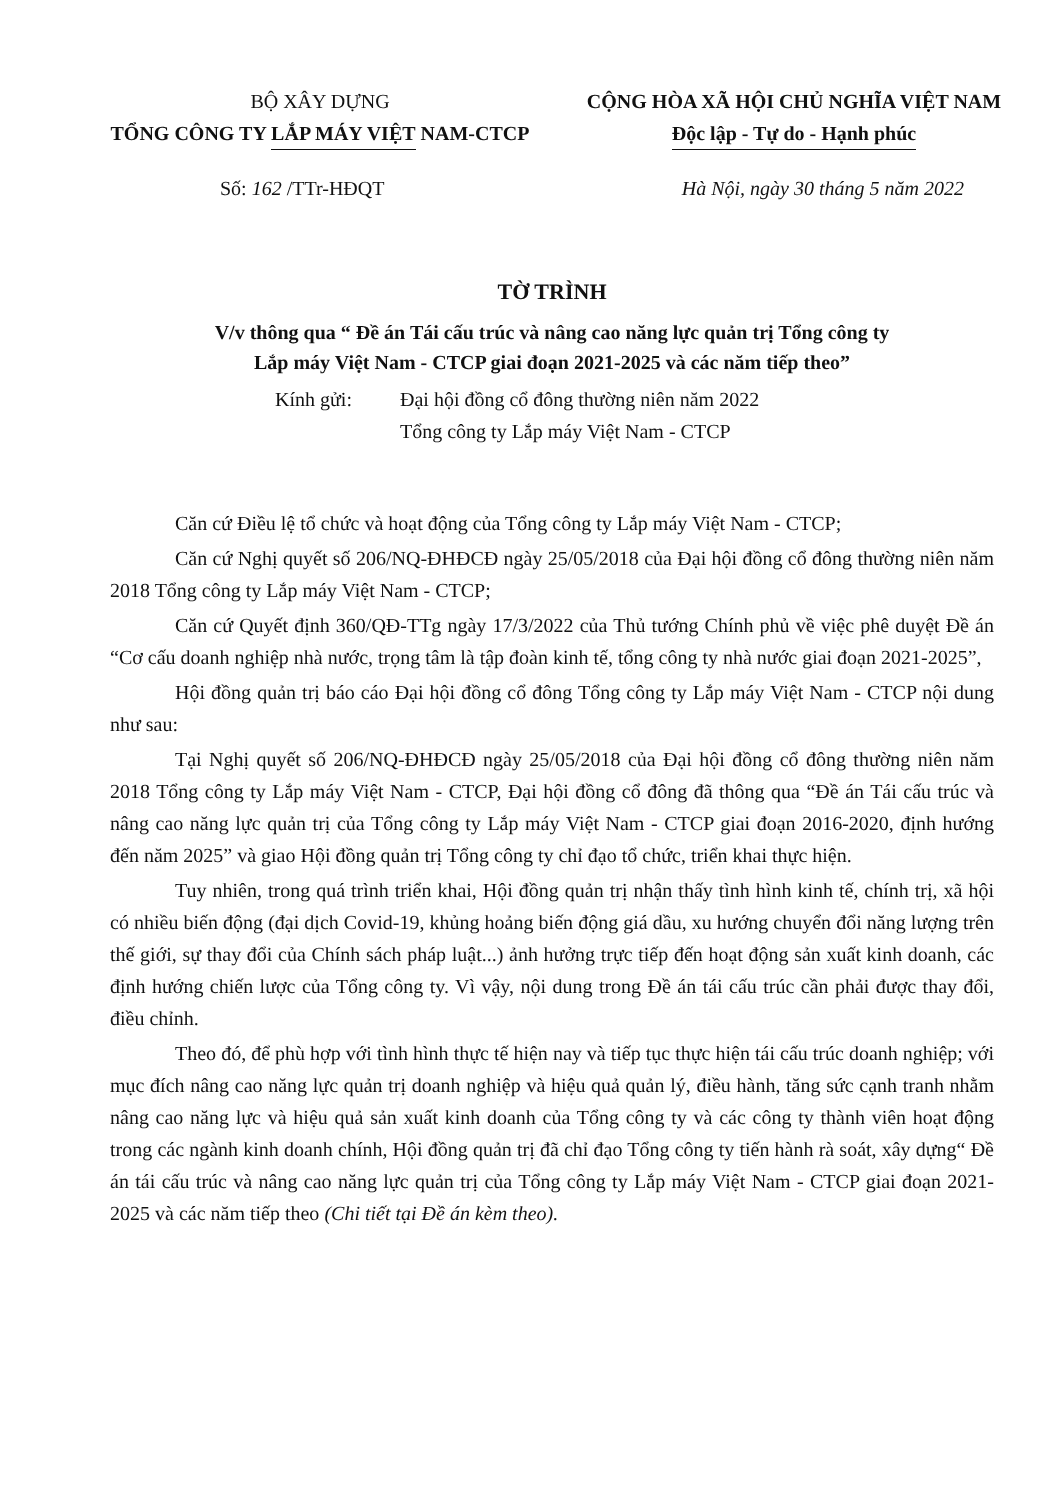BỘ XÂY DỰNG
TỔNG CÔNG TY LẮP MÁY VIỆT NAM-CTCP
CỘNG HÒA XÃ HỘI CHỦ NGHĨA VIỆT NAM
Độc lập - Tự do - Hạnh phúc
Số: 162 /TTr-HĐQT Hà Nội, ngày 30 tháng 5 năm 2022
TỜ TRÌNH
V/v thông qua “ Đề án Tái cấu trúc và nâng cao năng lực quản trị Tổng công ty
Lắp máy Việt Nam - CTCP giai đoạn 2021-2025 và các năm tiếp theo”
Kính gửi: Đại hội đồng cổ đông thường niên năm 2022
Tổng công ty Lắp máy Việt Nam - CTCP
Căn cứ Điều lệ tổ chức và hoạt động của Tổng công ty Lắp máy Việt Nam - CTCP;
Căn cứ Nghị quyết số 206/NQ-ĐHĐCĐ ngày 25/05/2018 của Đại hội đồng cổ đông thường niên năm 2018 Tổng công ty Lắp máy Việt Nam - CTCP;
Căn cứ Quyết định 360/QĐ-TTg ngày 17/3/2022 của Thủ tướng Chính phủ về việc phê duyệt Đề án “Cơ cấu doanh nghiệp nhà nước, trọng tâm là tập đoàn kinh tế, tổng công ty nhà nước giai đoạn 2021-2025”,
Hội đồng quản trị báo cáo Đại hội đồng cổ đông Tổng công ty Lắp máy Việt Nam - CTCP nội dung như sau:
Tại Nghị quyết số 206/NQ-ĐHĐCĐ ngày 25/05/2018 của Đại hội đồng cổ đông thường niên năm 2018 Tổng công ty Lắp máy Việt Nam - CTCP, Đại hội đồng cổ đông đã thông qua “Đề án Tái cấu trúc và nâng cao năng lực quản trị của Tổng công ty Lắp máy Việt Nam - CTCP giai đoạn 2016-2020, định hướng đến năm 2025” và giao Hội đồng quản trị Tổng công ty chỉ đạo tổ chức, triển khai thực hiện.
Tuy nhiên, trong quá trình triển khai, Hội đồng quản trị nhận thấy tình hình kinh tế, chính trị, xã hội có nhiều biến động (đại dịch Covid-19, khủng hoảng biến động giá dầu, xu hướng chuyển đổi năng lượng trên thế giới, sự thay đổi của Chính sách pháp luật...) ảnh hưởng trực tiếp đến hoạt động sản xuất kinh doanh, các định hướng chiến lược của Tổng công ty. Vì vậy, nội dung trong Đề án tái cấu trúc cần phải được thay đổi, điều chỉnh.
Theo đó, để phù hợp với tình hình thực tế hiện nay và tiếp tục thực hiện tái cấu trúc doanh nghiệp; với mục đích nâng cao năng lực quản trị doanh nghiệp và hiệu quả quản lý, điều hành, tăng sức cạnh tranh nhằm nâng cao năng lực và hiệu quả sản xuất kinh doanh của Tổng công ty và các công ty thành viên hoạt động trong các ngành kinh doanh chính, Hội đồng quản trị đã chỉ đạo Tổng công ty tiến hành rà soát, xây dựng“ Đề án tái cấu trúc và nâng cao năng lực quản trị của Tổng công ty Lắp máy Việt Nam - CTCP giai đoạn 2021-2025 và các năm tiếp theo (Chi tiết tại Đề án kèm theo).